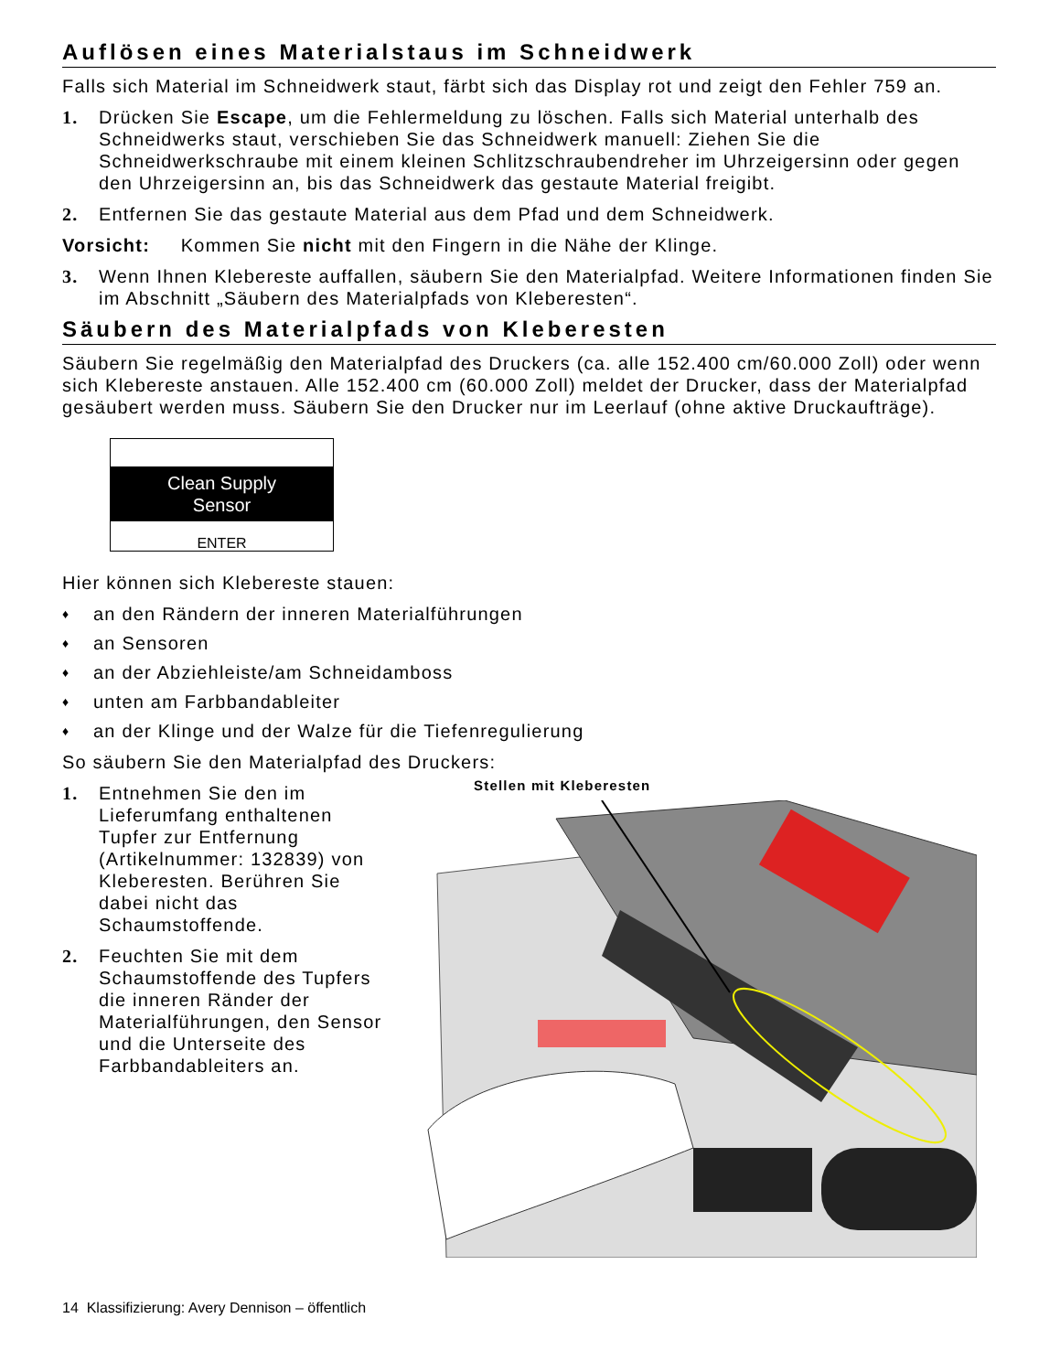Auflösen eines Materialstaus im Schneidwerk
Falls sich Material im Schneidwerk staut, färbt sich das Display rot und zeigt den Fehler 759 an.
1. Drücken Sie Escape, um die Fehlermeldung zu löschen. Falls sich Material unterhalb des Schneidwerks staut, verschieben Sie das Schneidwerk manuell: Ziehen Sie die Schneidwerkschraube mit einem kleinen Schlitzschraubendreher im Uhrzeigersinn oder gegen den Uhrzeigersinn an, bis das Schneidwerk das gestaute Material freigibt.
2. Entfernen Sie das gestaute Material aus dem Pfad und dem Schneidwerk.
Vorsicht: Kommen Sie nicht mit den Fingern in die Nähe der Klinge.
3. Wenn Ihnen Klebereste auffallen, säubern Sie den Materialpfad. Weitere Informationen finden Sie im Abschnitt „Säubern des Materialpfads von Kleberesten“.
Säubern des Materialpfads von Kleberesten
Säubern Sie regelmäßig den Materialpfad des Druckers (ca. alle 152.400 cm/60.000 Zoll) oder wenn sich Klebereste anstauen. Alle 152.400 cm (60.000 Zoll) meldet der Drucker, dass der Materialpfad gesäubert werden muss. Säubern Sie den Drucker nur im Leerlauf (ohne aktive Druckaufträge).
Clean Supply
Sensor
ENTER
Hier können sich Klebereste stauen:
♦ an den Rändern der inneren Materialführungen
♦ an Sensoren
♦ an der Abziehleiste/am Schneidamboss
♦ unten am Farbbandableiter
♦ an der Klinge und der Walze für die Tiefenregulierung
So säubern Sie den Materialpfad des Druckers:
1. Entnehmen Sie den im Lieferumfang enthaltenen Tupfer zur Entfernung (Artikelnummer: 132839) von Kleberesten. Berühren Sie dabei nicht das Schaumstoffende.
2. Feuchten Sie mit dem Schaumstoffende des Tupfers die inneren Ränder der Materialführungen, den Sensor und die Unterseite des Farbbandableiters an.
Stellen mit Kleberesten
14 Klassifizierung: Avery Dennison – öffentlich